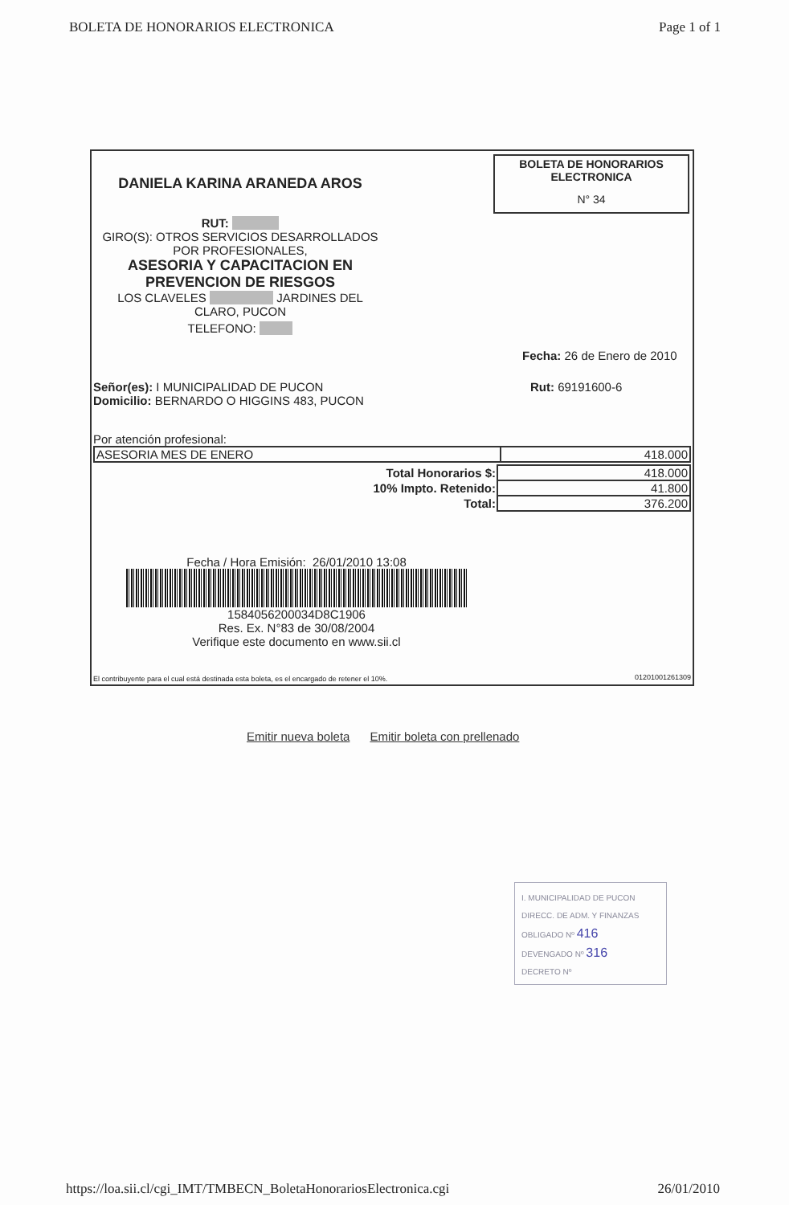BOLETA DE HONORARIOS ELECTRONICA Page 1 of 1
DANIELA KARINA ARANEDA AROS
RUT:
GIRO(S): OTROS SERVICIOS DESARROLLADOS POR PROFESIONALES,
ASESORIA Y CAPACITACION EN PREVENCION DE RIESGOS
LOS CLAVELES JARDINES DEL CLARO, PUCON
TELEFONO:
BOLETA DE HONORARIOS
ELECTRONICA
N° 34
Fecha: 26 de Enero de 2010
Señor(es): I MUNICIPALIDAD DE PUCON
Domicilio: BERNARDO O HIGGINS 483, PUCON
Rut: 69191600-6
Por atención profesional:
| ASESORIA MES DE ENERO | 418.000 |
| Total Honorarios $: | 418.000 |
| 10% Impto. Retenido: | 41.800 |
| Total: | 376.200 |
Fecha / Hora Emisión: 26/01/2010 13:08
1584056200034D8C1906
Res. Ex. N°83 de 30/08/2004
Verifique este documento en www.sii.cl
El contribuyente para el cual está destinada esta boleta, es el encargado de retener el 10%.
01201001261309
Emitir nueva boleta Emitir boleta con prellenado
I. MUNICIPALIDAD DE PUCON
DIRECC. DE ADM. Y FINANZAS
OBLIGADO Nº 416
DEVENGADO Nº 316
DECRETO Nº
https://loa.sii.cl/cgi_IMT/TMBECN_BoletaHonorariosElectronica.cgi 26/01/2010